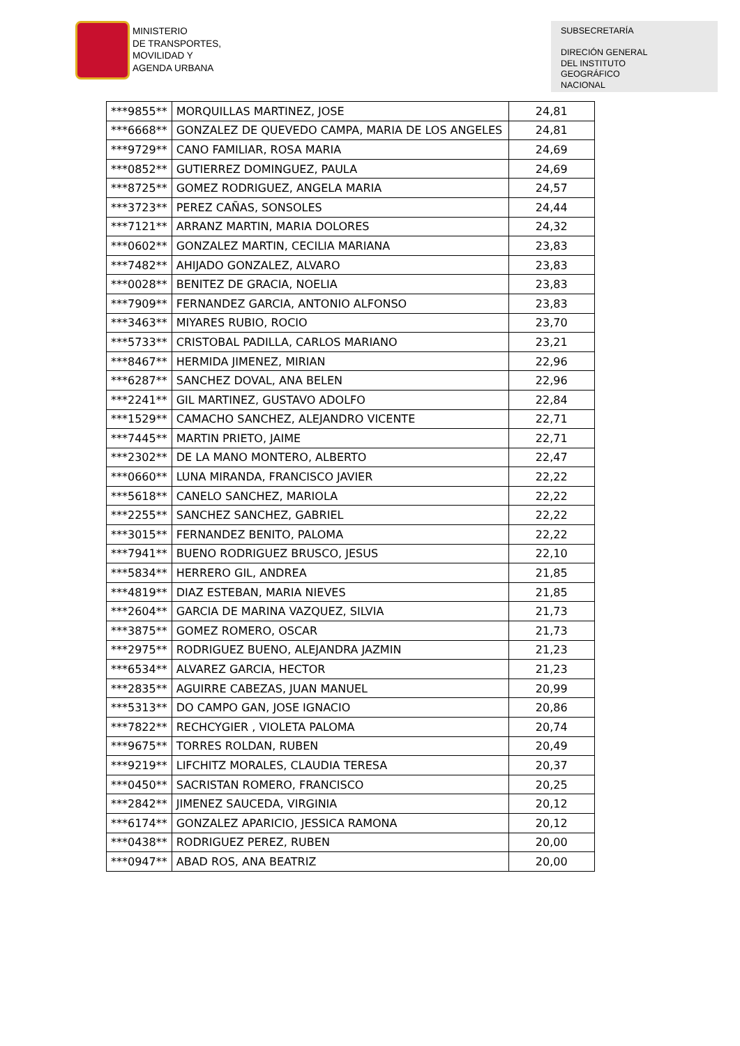MINISTERIO
DE TRANSPORTES,
MOVILIDAD Y
AGENDA URBANA
SUBSECRETARÍA
DIRECIÓN GENERAL
DEL INSTITUTO
GEOGRÁFICO
NACIONAL
| ***9855** | MORQUILLAS MARTINEZ, JOSE | 24,81 |
| ***6668** | GONZALEZ DE QUEVEDO CAMPA, MARIA DE LOS ANGELES | 24,81 |
| ***9729** | CANO FAMILIAR, ROSA MARIA | 24,69 |
| ***0852** | GUTIERREZ DOMINGUEZ, PAULA | 24,69 |
| ***8725** | GOMEZ RODRIGUEZ, ANGELA MARIA | 24,57 |
| ***3723** | PEREZ CAÑAS, SONSOLES | 24,44 |
| ***7121** | ARRANZ MARTIN, MARIA DOLORES | 24,32 |
| ***0602** | GONZALEZ MARTIN, CECILIA MARIANA | 23,83 |
| ***7482** | AHIJADO GONZALEZ, ALVARO | 23,83 |
| ***0028** | BENITEZ DE GRACIA, NOELIA | 23,83 |
| ***7909** | FERNANDEZ GARCIA, ANTONIO ALFONSO | 23,83 |
| ***3463** | MIYARES RUBIO, ROCIO | 23,70 |
| ***5733** | CRISTOBAL PADILLA, CARLOS MARIANO | 23,21 |
| ***8467** | HERMIDA JIMENEZ, MIRIAN | 22,96 |
| ***6287** | SANCHEZ DOVAL, ANA BELEN | 22,96 |
| ***2241** | GIL MARTINEZ, GUSTAVO ADOLFO | 22,84 |
| ***1529** | CAMACHO SANCHEZ, ALEJANDRO VICENTE | 22,71 |
| ***7445** | MARTIN PRIETO, JAIME | 22,71 |
| ***2302** | DE LA MANO MONTERO, ALBERTO | 22,47 |
| ***0660** | LUNA MIRANDA, FRANCISCO JAVIER | 22,22 |
| ***5618** | CANELO SANCHEZ, MARIOLA | 22,22 |
| ***2255** | SANCHEZ SANCHEZ, GABRIEL | 22,22 |
| ***3015** | FERNANDEZ BENITO, PALOMA | 22,22 |
| ***7941** | BUENO RODRIGUEZ BRUSCO, JESUS | 22,10 |
| ***5834** | HERRERO GIL, ANDREA | 21,85 |
| ***4819** | DIAZ ESTEBAN, MARIA NIEVES | 21,85 |
| ***2604** | GARCIA DE MARINA VAZQUEZ, SILVIA | 21,73 |
| ***3875** | GOMEZ ROMERO, OSCAR | 21,73 |
| ***2975** | RODRIGUEZ BUENO, ALEJANDRA JAZMIN | 21,23 |
| ***6534** | ALVAREZ GARCIA, HECTOR | 21,23 |
| ***2835** | AGUIRRE CABEZAS, JUAN MANUEL | 20,99 |
| ***5313** | DO CAMPO GAN, JOSE IGNACIO | 20,86 |
| ***7822** | RECHCYGIER , VIOLETA PALOMA | 20,74 |
| ***9675** | TORRES ROLDAN, RUBEN | 20,49 |
| ***9219** | LIFCHITZ MORALES, CLAUDIA TERESA | 20,37 |
| ***0450** | SACRISTAN ROMERO, FRANCISCO | 20,25 |
| ***2842** | JIMENEZ SAUCEDA, VIRGINIA | 20,12 |
| ***6174** | GONZALEZ APARICIO, JESSICA RAMONA | 20,12 |
| ***0438** | RODRIGUEZ PEREZ, RUBEN | 20,00 |
| ***0947** | ABAD ROS, ANA BEATRIZ | 20,00 |